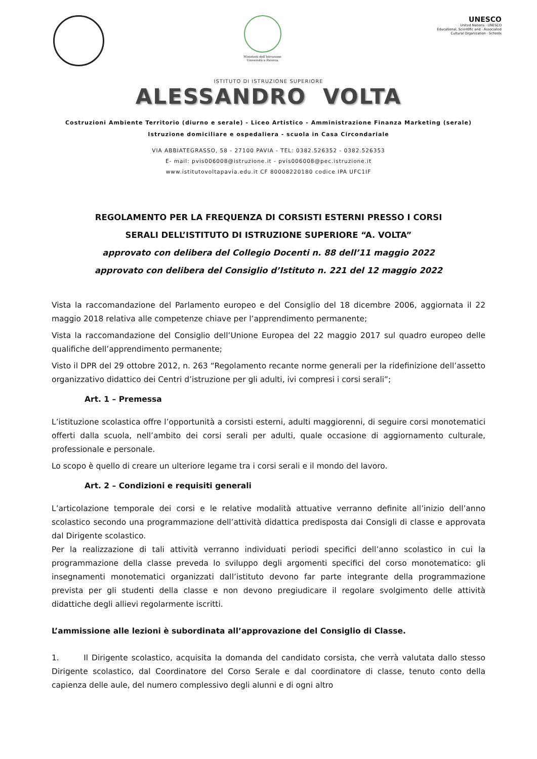Ministero dell'Istruzione
Università e Ricerca
UNESCO
United Nations · UNESCO
Educational, Scientific and · Associated
Cultural Organization · Schools
ISTITUTO DI ISTRUZIONE SUPERIORE
ALESSANDRO VOLTA
Costruzioni Ambiente Territorio (diurno e serale) - Liceo Artistico - Amministrazione Finanza Marketing (serale)
Istruzione domiciliare e ospedaliera - scuola in Casa Circondariale
VIA ABBIATEGRASSO, 58 - 27100 PAVIA - TEL: 0382.526352 - 0382.526353
E- mail: pvis006008@istruzione.it - pvis006008@pec.istruzione.it
www.istitutovoltapavia.edu.it CF 80008220180 codice IPA UFC1IF
REGOLAMENTO PER LA FREQUENZA DI CORSISTI ESTERNI PRESSO I CORSI
SERALI DELL’ISTITUTO DI ISTRUZIONE SUPERIORE “A. VOLTA”
approvato con delibera del Collegio Docenti n. 88 dell’11 maggio 2022
approvato con delibera del Consiglio d’Istituto n. 221 del 12 maggio 2022
Vista la raccomandazione del Parlamento europeo e del Consiglio del 18 dicembre 2006, aggiornata il 22 maggio 2018 relativa alle competenze chiave per l’apprendimento permanente;
Vista la raccomandazione del Consiglio dell’Unione Europea del 22 maggio 2017 sul quadro europeo delle qualifiche dell’apprendimento permanente;
Visto il DPR del 29 ottobre 2012, n. 263 “Regolamento recante norme generali per la ridefinizione dell’assetto organizzativo didattico dei Centri d’istruzione per gli adulti, ivi compresi i corsi serali”;
Art. 1 – Premessa
L’istituzione scolastica offre l’opportunità a corsisti esterni, adulti maggiorenni, di seguire corsi monotematici offerti dalla scuola, nell’ambito dei corsi serali per adulti, quale occasione di aggiornamento culturale, professionale e personale.
Lo scopo è quello di creare un ulteriore legame tra i corsi serali e il mondo del lavoro.
Art. 2 – Condizioni e requisiti generali
L’articolazione temporale dei corsi e le relative modalità attuative verranno definite all’inizio dell’anno scolastico secondo una programmazione dell’attività didattica predisposta dai Consigli di classe e approvata dal Dirigente scolastico.
Per la realizzazione di tali attività verranno individuati periodi specifici dell’anno scolastico in cui la programmazione della classe preveda lo sviluppo degli argomenti specifici del corso monotematico: gli insegnamenti monotematici organizzati dall’istituto devono far parte integrante della programmazione prevista per gli studenti della classe e non devono pregiudicare il regolare svolgimento delle attività didattiche degli allievi regolarmente iscritti.
L’ammissione alle lezioni è subordinata all’approvazione del Consiglio di Classe.
1. Il Dirigente scolastico, acquisita la domanda del candidato corsista, che verrà valutata dallo stesso Dirigente scolastico, dal Coordinatore del Corso Serale e dal coordinatore di classe, tenuto conto della capienza delle aule, del numero complessivo degli alunni e di ogni altro